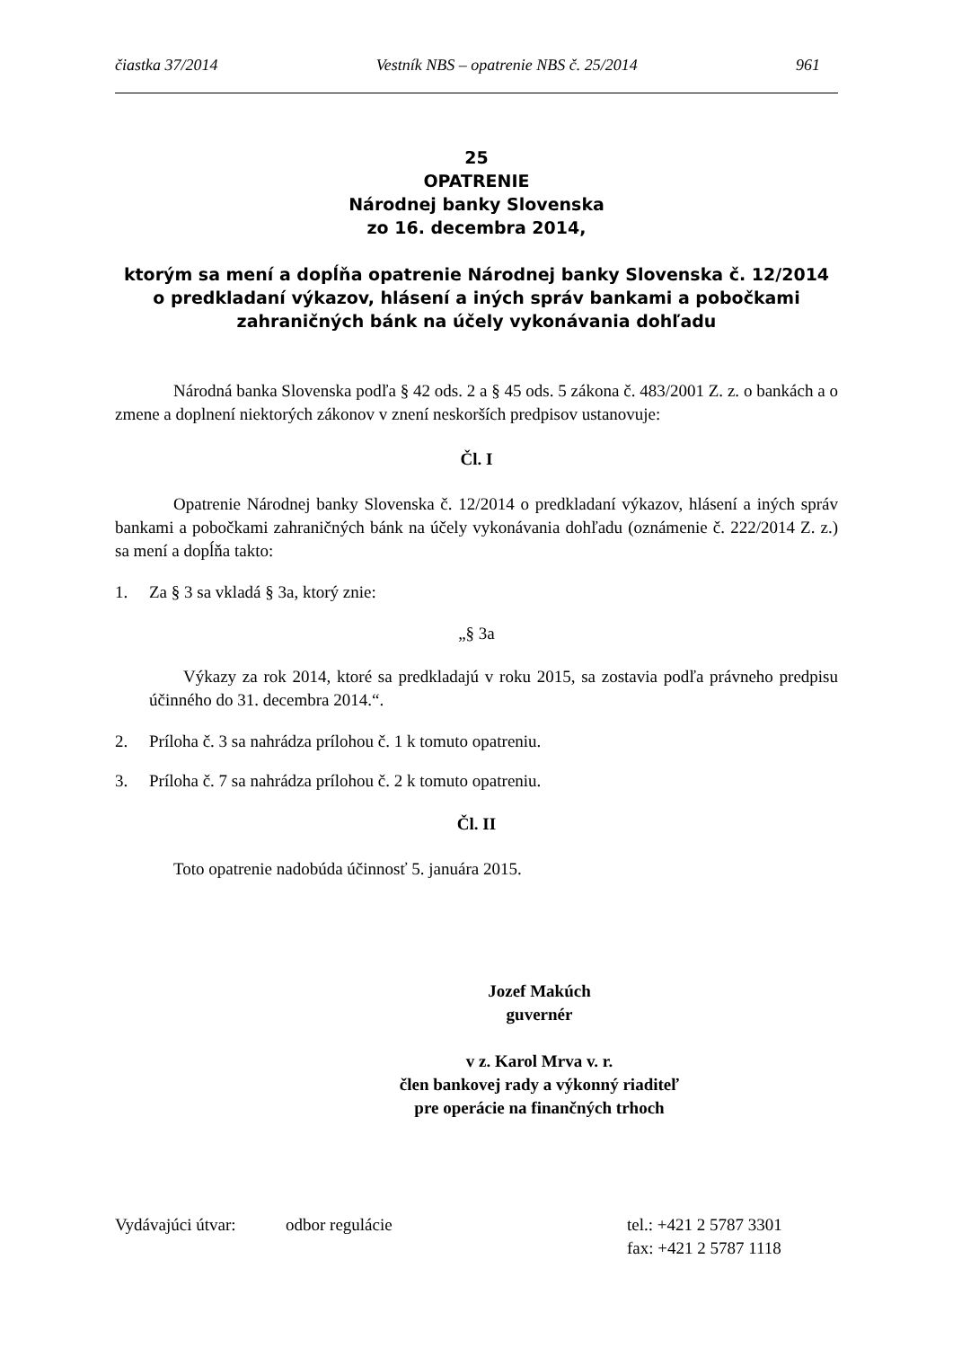čiastka 37/2014 Vestník NBS – opatrenie NBS č. 25/2014 961
25
OPATRENIE
Národnej banky Slovenska
zo 16. decembra 2014,
ktorým sa mení a dopĺňa opatrenie Národnej banky Slovenska č. 12/2014
o predkladaní výkazov, hlásení a iných správ bankami a pobočkami
zahraničných bánk na účely vykonávania dohľadu
Národná banka Slovenska podľa § 42 ods. 2 a § 45 ods. 5 zákona č. 483/2001 Z. z. o bankách a o zmene a doplnení niektorých zákonov v znení neskorších predpisov ustanovuje:
Čl. I
Opatrenie Národnej banky Slovenska č. 12/2014 o predkladaní výkazov, hlásení a iných správ bankami a pobočkami zahraničných bánk na účely vykonávania dohľadu (oznámenie č. 222/2014 Z. z.) sa mení a dopĺňa takto:
1. Za § 3 sa vkladá § 3a, ktorý znie:
„§ 3a
Výkazy za rok 2014, ktoré sa predkladajú v roku 2015, sa zostavia podľa právneho predpisu účinného do 31. decembra 2014.“.
2. Príloha č. 3 sa nahrádza prílohou č. 1 k tomuto opatreniu.
3. Príloha č. 7 sa nahrádza prílohou č. 2 k tomuto opatreniu.
Čl. II
Toto opatrenie nadobúda účinnosť 5. januára 2015.
Jozef Makúch
guvernér
v z. Karol Mrva v. r.
člen bankovej rady a výkonný riaditeľ
pre operácie na finančných trhoch
Vydávajúci útvar: odbor regulácie tel.: +421 2 5787 3301
fax: +421 2 5787 1118